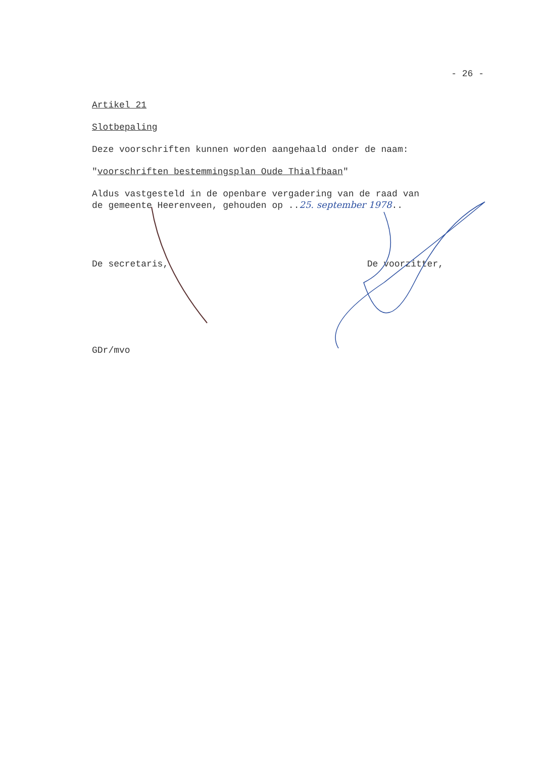- 26 -
Artikel 21
Slotbepaling
Deze voorschriften kunnen worden aangehaald onder de naam:
"voorschriften bestemmingsplan Oude Thialfbaan"
Aldus vastgesteld in de openbare vergadering van de raad van
de gemeente Heerenveen, gehouden op ..25. september 1978..
De secretaris, De voorzitter,
GDr/mvo